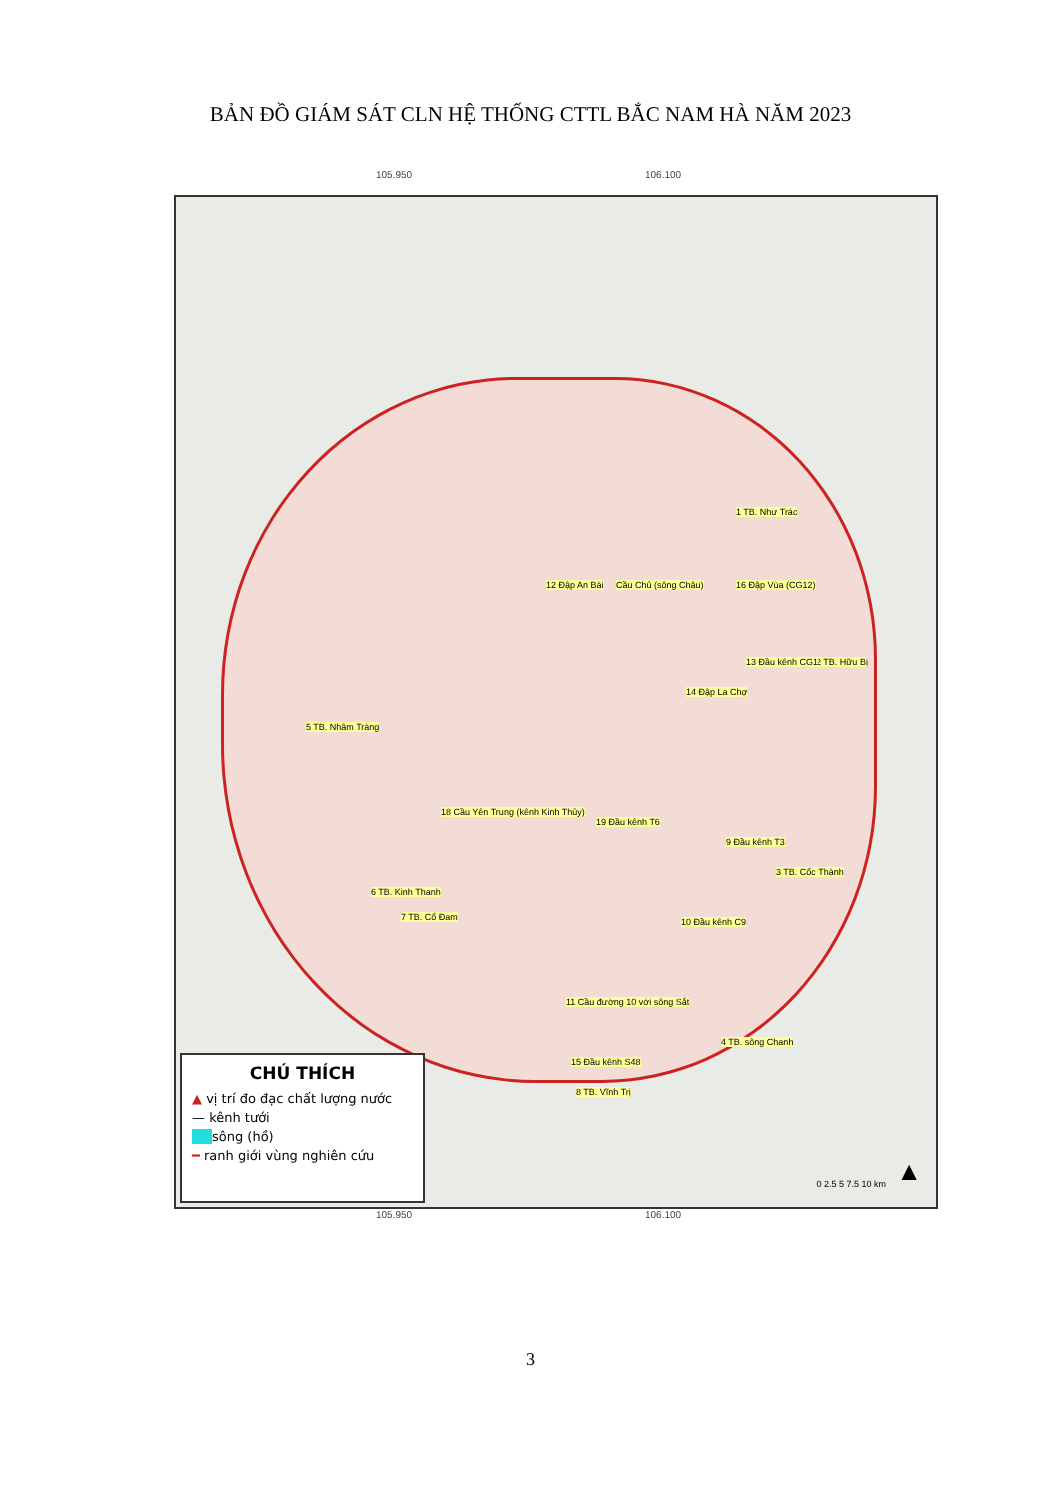BẢN ĐỒ GIÁM SÁT CLN HỆ THỐNG CTTL BẮC NAM HÀ NĂM 2023
105.950 106.100
1 TB. Như Trác
12 Đập An Bài Cầu Chủ (sông Châu) 16 Đập Vùa (CG12)
2 TB. Hữu Bị 13 Đầu kênh CG1
14 Đập La Chợ
5 TB. Nhâm Tràng
18 Cầu Yên Trung (kênh Kinh Thủy)
19 Đầu kênh T6
9 Đầu kênh T3
3 TB. Cốc Thành
6 TB. Kinh Thanh
7 TB. Cổ Đam 10 Đầu kênh C9
11 Cầu đường 10 với sông Sắt
4 TB. sông Chanh
15 Đầu kênh S48
8 TB. Vĩnh Trị
CHÚ THÍCH
▲ vị trí đo đạc chất lượng nước
— kênh tưới
sông (hồ)
━ ranh giới vùng nghiên cứu
0 2.5 5 7.5 10 km ▲
105.950 106.100
3